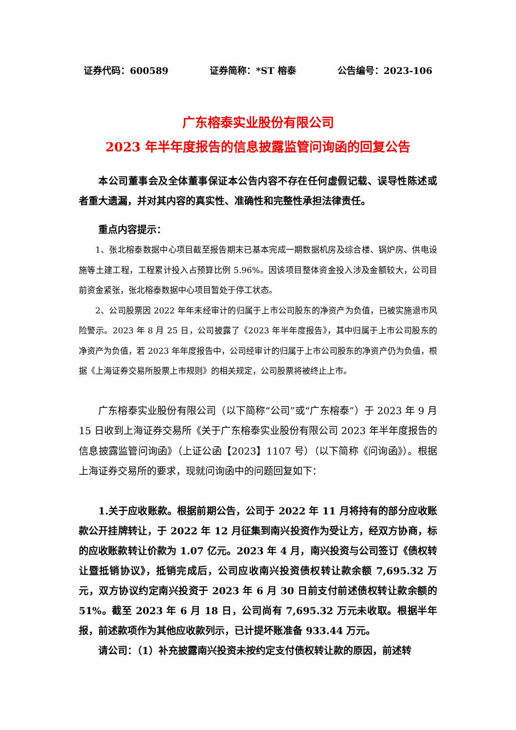证券代码：600589 证券简称：*ST 榕泰 公告编号：2023-106
广东榕泰实业股份有限公司
2023 年半年度报告的信息披露监管问询函的回复公告
本公司董事会及全体董事保证本公告内容不存在任何虚假记载、误导性陈述或者重大遗漏，并对其内容的真实性、准确性和完整性承担法律责任。
重点内容提示：
1、张北榕泰数据中心项目截至报告期末已基本完成一期数据机房及综合楼、锅炉房、供电设施等土建工程，工程累计投入占预算比例 5.96%。因该项目整体资金投入涉及金额较大，公司目前资金紧张，张北榕泰数据中心项目暂处于停工状态。
2、公司股票因 2022 年年末经审计的归属于上市公司股东的净资产为负值，已被实施退市风险警示。2023 年 8 月 25 日，公司披露了《2023 年半年度报告》，其中归属于上市公司股东的净资产为负值，若 2023 年年度报告中，公司经审计的归属于上市公司股东的净资产仍为负值，根据《上海证券交易所股票上市规则》的相关规定，公司股票将被终止上市。
广东榕泰实业股份有限公司（以下简称“公司”或“广东榕泰”）于 2023 年 9 月 15 日收到上海证券交易所《关于广东榕泰实业股份有限公司 2023 年半年度报告的信息披露监管问询函》（上证公函【2023】1107 号）（以下简称《问询函》）。根据上海证券交易所的要求，现就问询函中的问题回复如下：
1.关于应收账款。根据前期公告，公司于 2022 年 11 月将持有的部分应收账款公开挂牌转让，于 2022 年 12 月征集到南兴投资作为受让方，经双方协商，标的应收账款转让价款为 1.07 亿元。2023 年 4 月，南兴投资与公司签订《债权转让暨抵销协议》，抵销完成后，公司应收南兴投资债权转让款余额 7,695.32 万元，双方协议约定南兴投资于 2023 年 6 月 30 日前支付前述债权转让款余额的 51%。截至 2023 年 6 月 18 日，公司尚有 7,695.32 万元未收取。根据半年报，前述款项作为其他应收款列示，已计提坏账准备 933.44 万元。
请公司：（1）补充披露南兴投资未按约定支付债权转让款的原因，前述转